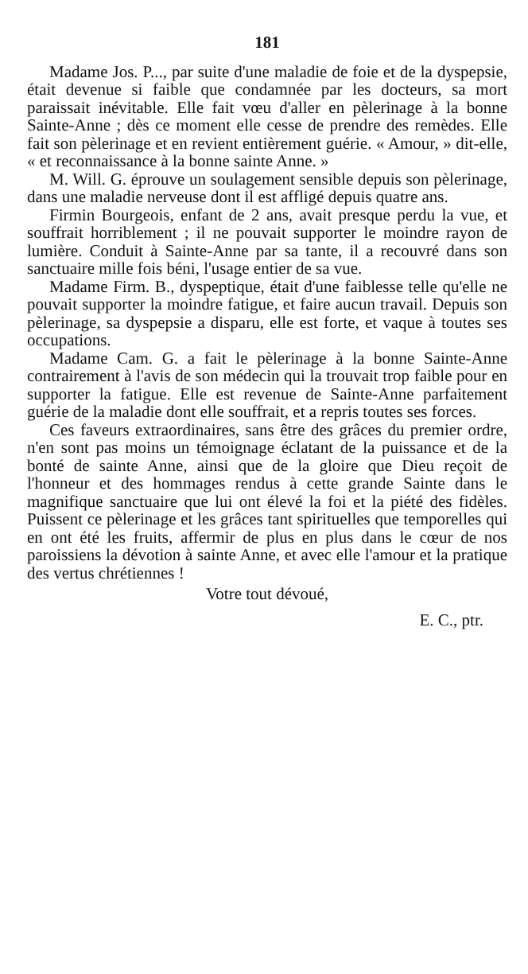181
Madame Jos. P..., par suite d'une maladie de foie et de la dyspepsie, était devenue si faible que condamnée par les docteurs, sa mort paraissait inévitable. Elle fait vœu d'aller en pèlerinage à la bonne Sainte-Anne ; dès ce moment elle cesse de prendre des remèdes. Elle fait son pèlerinage et en revient entièrement guérie. « Amour, » dit-elle, « et reconnaissance à la bonne sainte Anne. »
M. Will. G. éprouve un soulagement sensible depuis son pèlerinage, dans une maladie nerveuse dont il est affligé depuis quatre ans.
Firmin Bourgeois, enfant de 2 ans, avait presque perdu la vue, et souffrait horriblement ; il ne pouvait supporter le moindre rayon de lumière. Conduit à Sainte-Anne par sa tante, il a recouvré dans son sanctuaire mille fois béni, l'usage entier de sa vue.
Madame Firm. B., dyspeptique, était d'une faiblesse telle qu'elle ne pouvait supporter la moindre fatigue, et faire aucun travail. Depuis son pèlerinage, sa dyspepsie a disparu, elle est forte, et vaque à toutes ses occupations.
Madame Cam. G. a fait le pèlerinage à la bonne Sainte-Anne contrairement à l'avis de son médecin qui la trouvait trop faible pour en supporter la fatigue. Elle est revenue de Sainte-Anne parfaitement guérie de la maladie dont elle souffrait, et a repris toutes ses forces.
Ces faveurs extraordinaires, sans être des grâces du premier ordre, n'en sont pas moins un témoignage éclatant de la puissance et de la bonté de sainte Anne, ainsi que de la gloire que Dieu reçoit de l'honneur et des hommages rendus à cette grande Sainte dans le magnifique sanctuaire que lui ont élevé la foi et la piété des fidèles. Puissent ce pèlerinage et les grâces tant spirituelles que temporelles qui en ont été les fruits, affermir de plus en plus dans le cœur de nos paroissiens la dévotion à sainte Anne, et avec elle l'amour et la pratique des vertus chrétiennes !
Votre tout dévoué,
E. C., ptr.